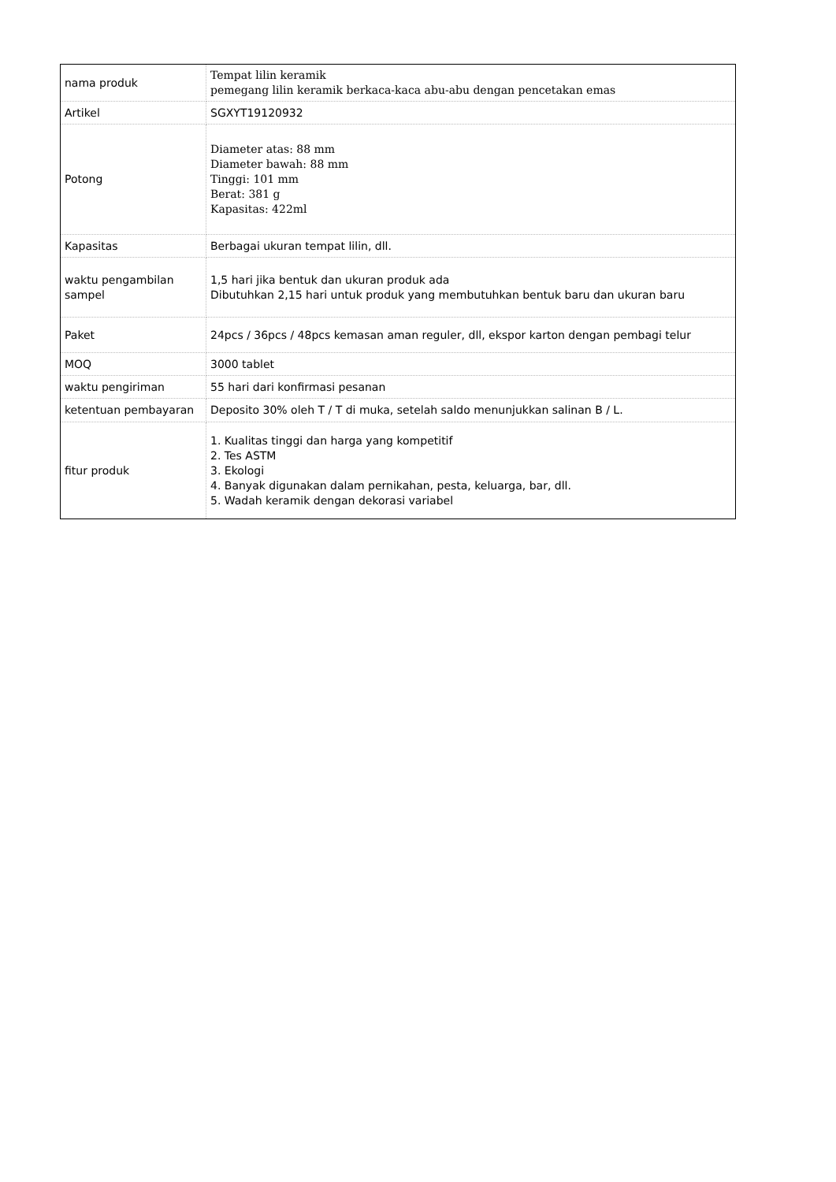| nama produk | Tempat lilin keramik pemegang lilin keramik berkaca-kaca abu-abu dengan pencetakan emas |
| Artikel | SGXYT19120932 |
| Potong | Diameter atas: 88 mm Diameter bawah: 88 mm Tinggi: 101 mm Berat: 381 g Kapasitas: 422ml |
| Kapasitas | Berbagai ukuran tempat lilin, dll. |
| waktu pengambilan sampel | 1,5 hari jika bentuk dan ukuran produk ada Dibutuhkan 2,15 hari untuk produk yang membutuhkan bentuk baru dan ukuran baru |
| Paket | 24pcs / 36pcs / 48pcs kemasan aman reguler, dll, ekspor karton dengan pembagi telur |
| MOQ | 3000 tablet |
| waktu pengiriman | 55 hari dari konfirmasi pesanan |
| ketentuan pembayaran | Deposito 30% oleh T / T di muka, setelah saldo menunjukkan salinan B / L. |
| fitur produk | 1. Kualitas tinggi dan harga yang kompetitif 2. Tes ASTM 3. Ekologi 4. Banyak digunakan dalam pernikahan, pesta, keluarga, bar, dll. 5. Wadah keramik dengan dekorasi variabel |